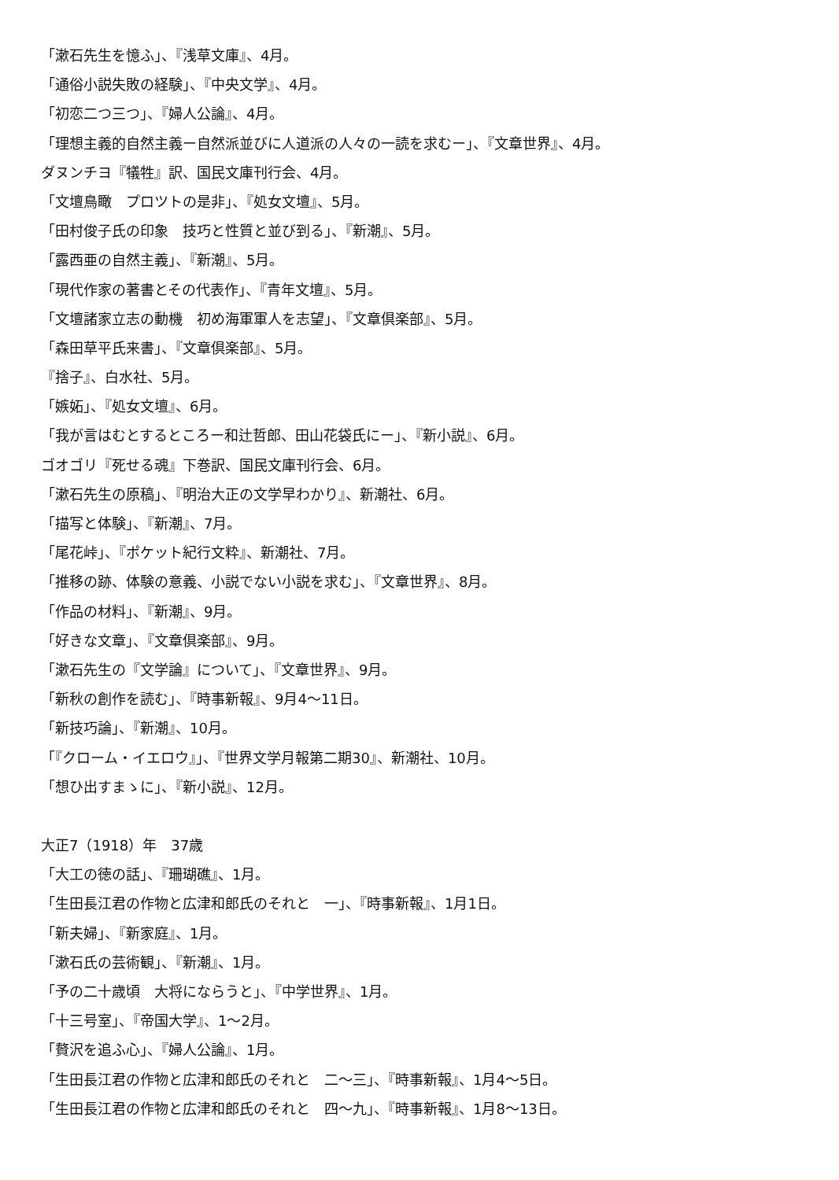「漱石先生を憶ふ」、『浅草文庫』、4月。
「通俗小説失敗の経験」、『中央文学』、4月。
「初恋二つ三つ」、『婦人公論』、4月。
「理想主義的自然主義ー自然派並びに人道派の人々の一読を求むー」、『文章世界』、4月。
ダヌンチヨ『犠牲』訳、国民文庫刊行会、4月。
「文壇鳥瞰　プロツトの是非」、『処女文壇』、5月。
「田村俊子氏の印象　技巧と性質と並び到る」、『新潮』、5月。
「露西亜の自然主義」、『新潮』、5月。
「現代作家の著書とその代表作」、『青年文壇』、5月。
「文壇諸家立志の動機　初め海軍軍人を志望」、『文章倶楽部』、5月。
「森田草平氏来書」、『文章倶楽部』、5月。
『捨子』、白水社、5月。
「嫉妬」、『処女文壇』、6月。
「我が言はむとするところー和辻哲郎、田山花袋氏にー」、『新小説』、6月。
ゴオゴリ『死せる魂』下巻訳、国民文庫刊行会、6月。
「漱石先生の原稿」、『明治大正の文学早わかり』、新潮社、6月。
「描写と体験」、『新潮』、7月。
「尾花峠」、『ポケット紀行文粋』、新潮社、7月。
「推移の跡、体験の意義、小説でない小説を求む」、『文章世界』、8月。
「作品の材料」、『新潮』、9月。
「好きな文章」、『文章倶楽部』、9月。
「漱石先生の『文学論』について」、『文章世界』、9月。
「新秋の創作を読む」、『時事新報』、9月4〜11日。
「新技巧論」、『新潮』、10月。
「『クローム・イエロウ』」、『世界文学月報第二期30』、新潮社、10月。
「想ひ出すまゝに」、『新小説』、12月。
大正7（1918）年　37歳
「大工の徳の話」、『珊瑚礁』、1月。
「生田長江君の作物と広津和郎氏のそれと　一」、『時事新報』、1月1日。
「新夫婦」、『新家庭』、1月。
「漱石氏の芸術観」、『新潮』、1月。
「予の二十歳頃　大将にならうと」、『中学世界』、1月。
「十三号室」、『帝国大学』、1〜2月。
「贅沢を追ふ心」、『婦人公論』、1月。
「生田長江君の作物と広津和郎氏のそれと　二〜三」、『時事新報』、1月4〜5日。
「生田長江君の作物と広津和郎氏のそれと　四〜九」、『時事新報』、1月8〜13日。